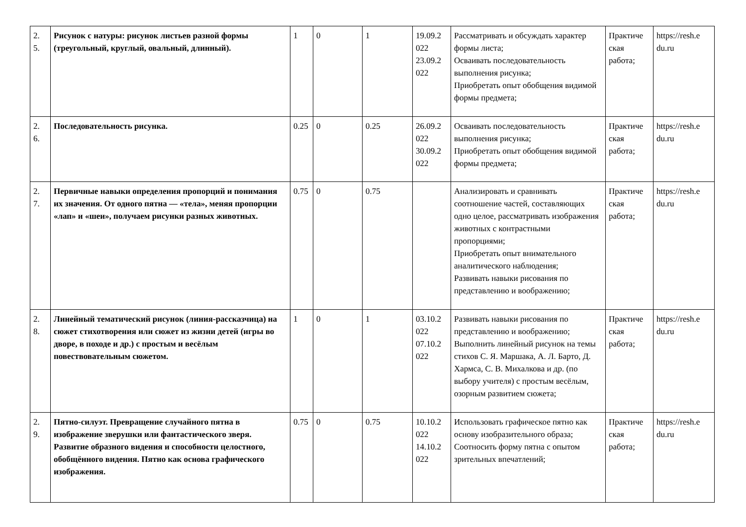| 2. 5. | Рисунок с натуры: рисунок листьев разной формы (треугольный, круглый, овальный, длинный). | 1 | 0 | 1 | 19.09.2 022 23.09.2 022 | Рассматривать и обсуждать характер формы листа; Осваивать последовательность выполнения рисунка; Приобретать опыт обобщения видимой формы предмета; | Практиче ская работа; | https://resh.e du.ru |
| 2. 6. | Последовательность рисунка. | 0.25 | 0 | 0.25 | 26.09.2 022 30.09.2 022 | Осваивать последовательность выполнения рисунка; Приобретать опыт обобщения видимой формы предмета; | Практиче ская работа; | https://resh.e du.ru |
| 2. 7. | Первичные навыки определения пропорций и понимания их значения. От одного пятна — «тела», меняя пропорции «лап» и «шеи», получаем рисунки разных животных. | 0.75 | 0 | 0.75 | | Анализировать и сравнивать соотношение частей, составляющих одно целое, рассматривать изображения животных с контрастными пропорциями; Приобретать опыт внимательного аналитического наблюдения; Развивать навыки рисования по представлению и воображению; | Практиче ская работа; | https://resh.e du.ru |
| 2. 8. | Линейный тематический рисунок (линия-рассказчица) на сюжет стихотворения или сюжет из жизни детей (игры во дворе, в походе и др.) с простым и весёлым повествовательным сюжетом. | 1 | 0 | 1 | 03.10.2 022 07.10.2 022 | Развивать навыки рисования по представлению и воображению; Выполнить линейный рисунок на темы стихов С. Я. Маршака, А. Л. Барто, Д. Хармса, С. В. Михалкова и др. (по выбору учителя) с простым весёлым, озорным развитием сюжета; | Практиче ская работа; | https://resh.e du.ru |
| 2. 9. | Пятно-силуэт. Превращение случайного пятна в изображение зверушки или фантастического зверя. Развитие образного видения и способности целостного, обобщённого видения. Пятно как основа графического изображения. | 0.75 | 0 | 0.75 | 10.10.2 022 14.10.2 022 | Использовать графическое пятно как основу изобразительного образа; Соотносить форму пятна с опытом зрительных впечатлений; | Практиче ская работа; | https://resh.e du.ru |